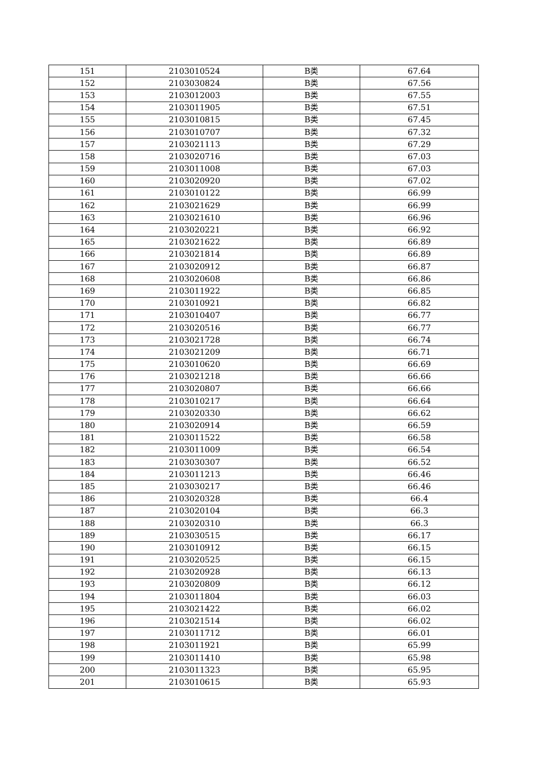| 151 | 2103010524 | B类 | 67.64 |
| 152 | 2103030824 | B类 | 67.56 |
| 153 | 2103012003 | B类 | 67.55 |
| 154 | 2103011905 | B类 | 67.51 |
| 155 | 2103010815 | B类 | 67.45 |
| 156 | 2103010707 | B类 | 67.32 |
| 157 | 2103021113 | B类 | 67.29 |
| 158 | 2103020716 | B类 | 67.03 |
| 159 | 2103011008 | B类 | 67.03 |
| 160 | 2103020920 | B类 | 67.02 |
| 161 | 2103010122 | B类 | 66.99 |
| 162 | 2103021629 | B类 | 66.99 |
| 163 | 2103021610 | B类 | 66.96 |
| 164 | 2103020221 | B类 | 66.92 |
| 165 | 2103021622 | B类 | 66.89 |
| 166 | 2103021814 | B类 | 66.89 |
| 167 | 2103020912 | B类 | 66.87 |
| 168 | 2103020608 | B类 | 66.86 |
| 169 | 2103011922 | B类 | 66.85 |
| 170 | 2103010921 | B类 | 66.82 |
| 171 | 2103010407 | B类 | 66.77 |
| 172 | 2103020516 | B类 | 66.77 |
| 173 | 2103021728 | B类 | 66.74 |
| 174 | 2103021209 | B类 | 66.71 |
| 175 | 2103010620 | B类 | 66.69 |
| 176 | 2103021218 | B类 | 66.66 |
| 177 | 2103020807 | B类 | 66.66 |
| 178 | 2103010217 | B类 | 66.64 |
| 179 | 2103020330 | B类 | 66.62 |
| 180 | 2103020914 | B类 | 66.59 |
| 181 | 2103011522 | B类 | 66.58 |
| 182 | 2103011009 | B类 | 66.54 |
| 183 | 2103030307 | B类 | 66.52 |
| 184 | 2103011213 | B类 | 66.46 |
| 185 | 2103030217 | B类 | 66.46 |
| 186 | 2103020328 | B类 | 66.4 |
| 187 | 2103020104 | B类 | 66.3 |
| 188 | 2103020310 | B类 | 66.3 |
| 189 | 2103030515 | B类 | 66.17 |
| 190 | 2103010912 | B类 | 66.15 |
| 191 | 2103020525 | B类 | 66.15 |
| 192 | 2103020928 | B类 | 66.13 |
| 193 | 2103020809 | B类 | 66.12 |
| 194 | 2103011804 | B类 | 66.03 |
| 195 | 2103021422 | B类 | 66.02 |
| 196 | 2103021514 | B类 | 66.02 |
| 197 | 2103011712 | B类 | 66.01 |
| 198 | 2103011921 | B类 | 65.99 |
| 199 | 2103011410 | B类 | 65.98 |
| 200 | 2103011323 | B类 | 65.95 |
| 201 | 2103010615 | B类 | 65.93 |